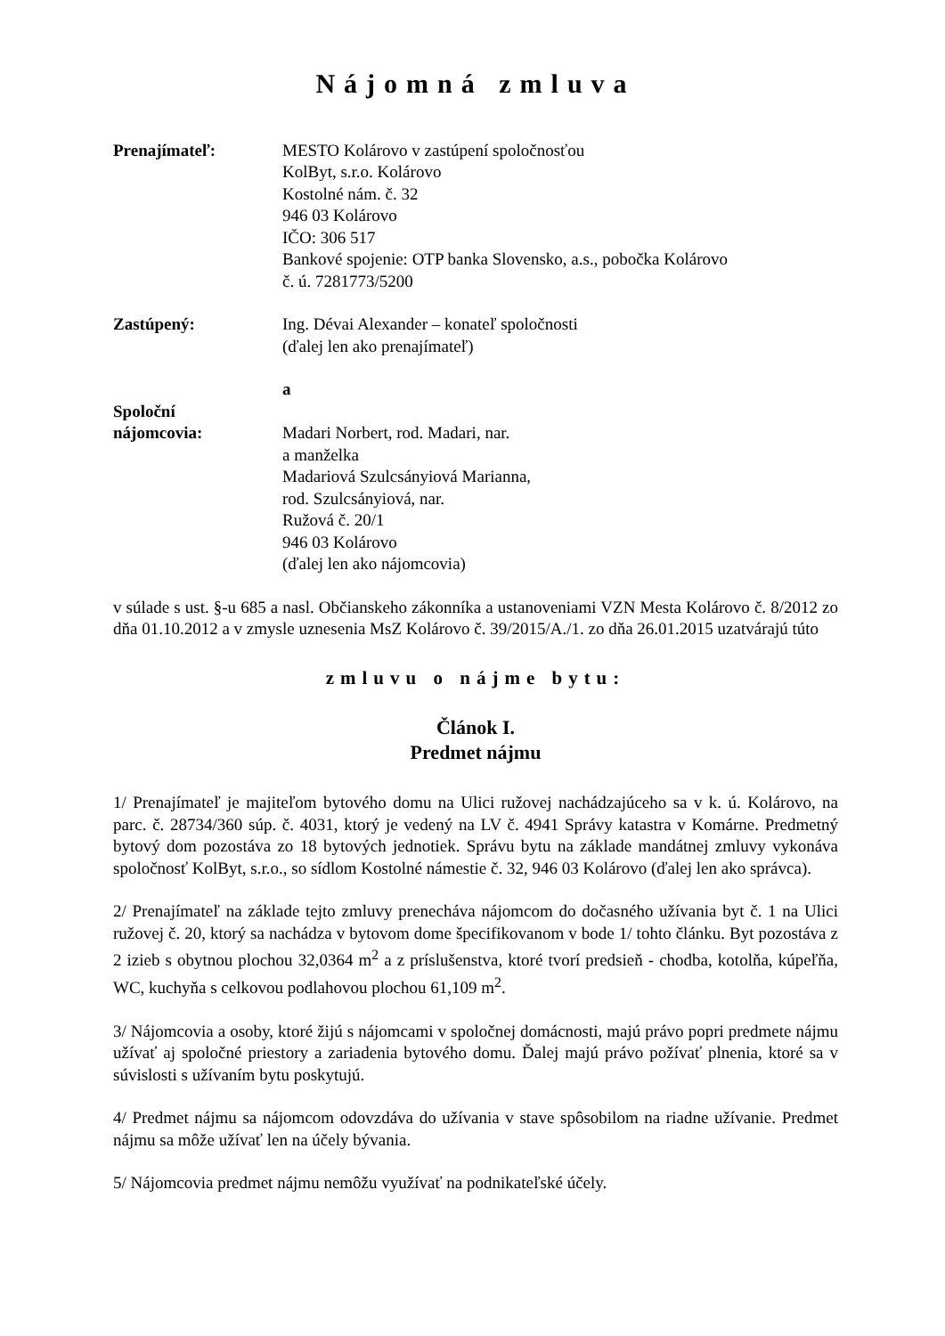Nájomná zmluva
Prenajímateľ: MESTO Kolárovo v zastúpení spoločnosťou
KolByt, s.r.o. Kolárovo
Kostolné nám. č. 32
946 03 Kolárovo
IČO: 306 517
Bankové spojenie: OTP banka Slovensko, a.s., pobočka Kolárovo
č. ú. 7281773/5200
Zastúpený: Ing. Dévai Alexander – konateľ spoločnosti
(ďalej len ako prenajímateľ)
a
Spoloční
nájomcovia:
Madari Norbert, rod. Madari, nar.
a manželka
Madariová Szulcsányiová Marianna,
rod. Szulcsányiová, nar.
Ružová č. 20/1
946 03 Kolárovo
(ďalej len ako nájomcovia)
v súlade s ust. §-u 685 a nasl. Občianskeho zákonníka a ustanoveniami VZN Mesta Kolárovo č. 8/2012 zo dňa 01.10.2012 a v zmysle uznesenia MsZ Kolárovo č. 39/2015/A./1. zo dňa 26.01.2015 uzatvárajú túto
zmluvu o nájme bytu:
Článok I.
Predmet nájmu
1/ Prenajímateľ je majiteľom bytového domu na Ulici ružovej nachádzajúceho sa v k. ú. Kolárovo, na parc. č. 28734/360 súp. č. 4031, ktorý je vedený na LV č. 4941 Správy katastra v Komárne. Predmetný bytový dom pozostáva zo 18 bytových jednotiek. Správu bytu na základe mandátnej zmluvy vykonáva spoločnosť KolByt, s.r.o., so sídlom Kostolné námestie č. 32, 946 03 Kolárovo (ďalej len ako správca).
2/ Prenajímateľ na základe tejto zmluvy prenecháva nájomcom do dočasného užívania byt č. 1 na Ulici ružovej č. 20, ktorý sa nachádza v bytovom dome špecifikovanom v bode 1/ tohto článku. Byt pozostáva z 2 izieb s obytnou plochou 32,0364 m<sup>2</sup> a z príslušenstva, ktoré tvorí predsieň - chodba, kotolňa, kúpeľňa, WC, kuchyňa s celkovou podlahovou plochou 61,109 m<sup>2</sup>.
3/ Nájomcovia a osoby, ktoré žijú s nájomcami v spoločnej domácnosti, majú právo popri predmete nájmu užívať aj spoločné priestory a zariadenia bytového domu. Ďalej majú právo požívať plnenia, ktoré sa v súvislosti s užívaním bytu poskytujú.
4/ Predmet nájmu sa nájomcom odovzdáva do užívania v stave spôsobilom na riadne užívanie. Predmet nájmu sa môže užívať len na účely bývania.
5/ Nájomcovia predmet nájmu nemôžu využívať na podnikateľské účely.